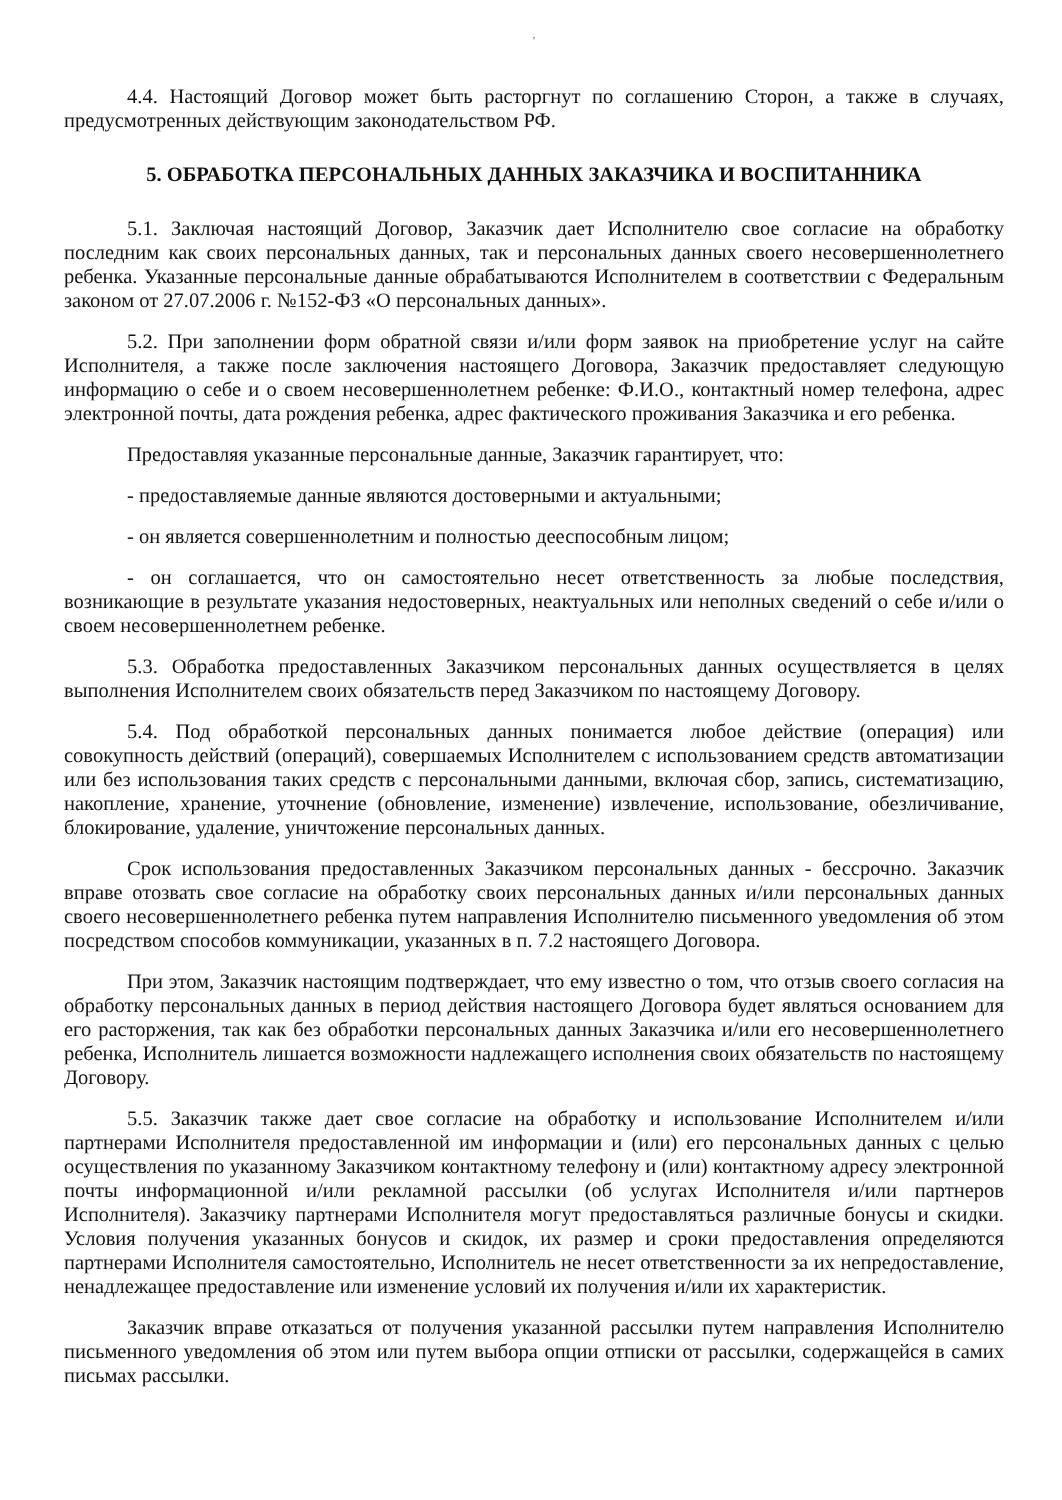,
4.4. Настоящий Договор может быть расторгнут по соглашению Сторон, а также в случаях, предусмотренных действующим законодательством РФ.
5. ОБРАБОТКА ПЕРСОНАЛЬНЫХ ДАННЫХ ЗАКАЗЧИКА И ВОСПИТАННИКА
5.1. Заключая настоящий Договор, Заказчик дает Исполнителю свое согласие на обработку последним как своих персональных данных, так и персональных данных своего несовершеннолетнего ребенка. Указанные персональные данные обрабатываются Исполнителем в соответствии с Федеральным законом от 27.07.2006 г. №152-ФЗ «О персональных данных».
5.2. При заполнении форм обратной связи и/или форм заявок на приобретение услуг на сайте Исполнителя, а также после заключения настоящего Договора, Заказчик предоставляет следующую информацию о себе и о своем несовершеннолетнем ребенке: Ф.И.О., контактный номер телефона, адрес электронной почты, дата рождения ребенка, адрес фактического проживания Заказчика и его ребенка.
Предоставляя указанные персональные данные, Заказчик гарантирует, что:
- предоставляемые данные являются достоверными и актуальными;
- он является совершеннолетним и полностью дееспособным лицом;
- он соглашается, что он самостоятельно несет ответственность за любые последствия, возникающие в результате указания недостоверных, неактуальных или неполных сведений о себе и/или о своем несовершеннолетнем ребенке.
5.3. Обработка предоставленных Заказчиком персональных данных осуществляется в целях выполнения Исполнителем своих обязательств перед Заказчиком по настоящему Договору.
5.4. Под обработкой персональных данных понимается любое действие (операция) или совокупность действий (операций), совершаемых Исполнителем с использованием средств автоматизации или без использования таких средств с персональными данными, включая сбор, запись, систематизацию, накопление, хранение, уточнение (обновление, изменение) извлечение, использование, обезличивание, блокирование, удаление, уничтожение персональных данных.
Срок использования предоставленных Заказчиком персональных данных - бессрочно. Заказчик вправе отозвать свое согласие на обработку своих персональных данных и/или персональных данных своего несовершеннолетнего ребенка путем направления Исполнителю письменного уведомления об этом посредством способов коммуникации, указанных в п. 7.2 настоящего Договора.
При этом, Заказчик настоящим подтверждает, что ему известно о том, что отзыв своего согласия на обработку персональных данных в период действия настоящего Договора будет являться основанием для его расторжения, так как без обработки персональных данных Заказчика и/или его несовершеннолетнего ребенка, Исполнитель лишается возможности надлежащего исполнения своих обязательств по настоящему Договору.
5.5. Заказчик также дает свое согласие на обработку и использование Исполнителем и/или партнерами Исполнителя предоставленной им информации и (или) его персональных данных с целью осуществления по указанному Заказчиком контактному телефону и (или) контактному адресу электронной почты информационной и/или рекламной рассылки (об услугах Исполнителя и/или партнеров Исполнителя). Заказчику партнерами Исполнителя могут предоставляться различные бонусы и скидки. Условия получения указанных бонусов и скидок, их размер и сроки предоставления определяются партнерами Исполнителя самостоятельно, Исполнитель не несет ответственности за их непредоставление, ненадлежащее предоставление или изменение условий их получения и/или их характеристик.
Заказчик вправе отказаться от получения указанной рассылки путем направления Исполнителю письменного уведомления об этом или путем выбора опции отписки от рассылки, содержащейся в самих письмах рассылки.